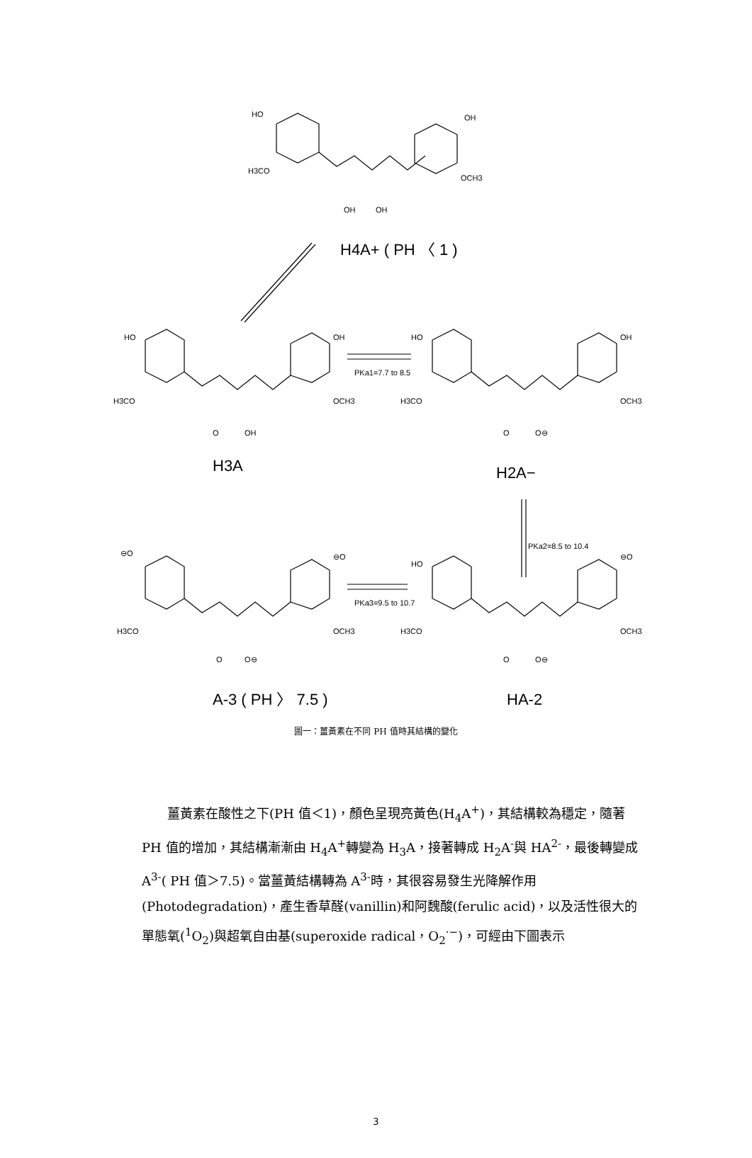HO
OH
H3CO
OCH3
OH
OH
H4A+ ( PH 〈 1 )
HO
OH
H3CO
OCH3
O
OH
H3A
PKa1=7.7 to 8.5
HO
OH
H3CO
OCH3
O
O⊖
H2A−
PKa2=8.5 to 10.4
⊖O
⊖O
H3CO
OCH3
O
O⊖
PKa3=9.5 to 10.7
HO
⊖O
H3CO
OCH3
O
O⊖
A-3 ( PH 〉 7.5 )
HA-2
圖一：薑黃素在不同 PH 值時其結構的變化
薑黃素在酸性之下(PH 值＜1)，顏色呈現亮黃色(H<sub>4</sub>A<sup>+</sup>)，其結構較為穩定，隨著 PH 值的增加，其結構漸漸由 H<sub>4</sub>A<sup>+</sup>轉變為 H<sub>3</sub>A，接著轉成 H<sub>2</sub>A<sup>-</sup>與 HA<sup>2-</sup>，最後轉變成 A<sup>3-</sup>( PH 值＞7.5)。當薑黃結構轉為 A<sup>3-</sup>時，其很容易發生光降解作用(Photodegradation)，產生香草醛(vanillin)和阿魏酸(ferulic acid)，以及活性很大的單態氧(<sup>1</sup>O<sub>2</sub>)與超氧自由基(superoxide radical，O<sub>2</sub><sup>·−</sup>)，可經由下圖表示
3